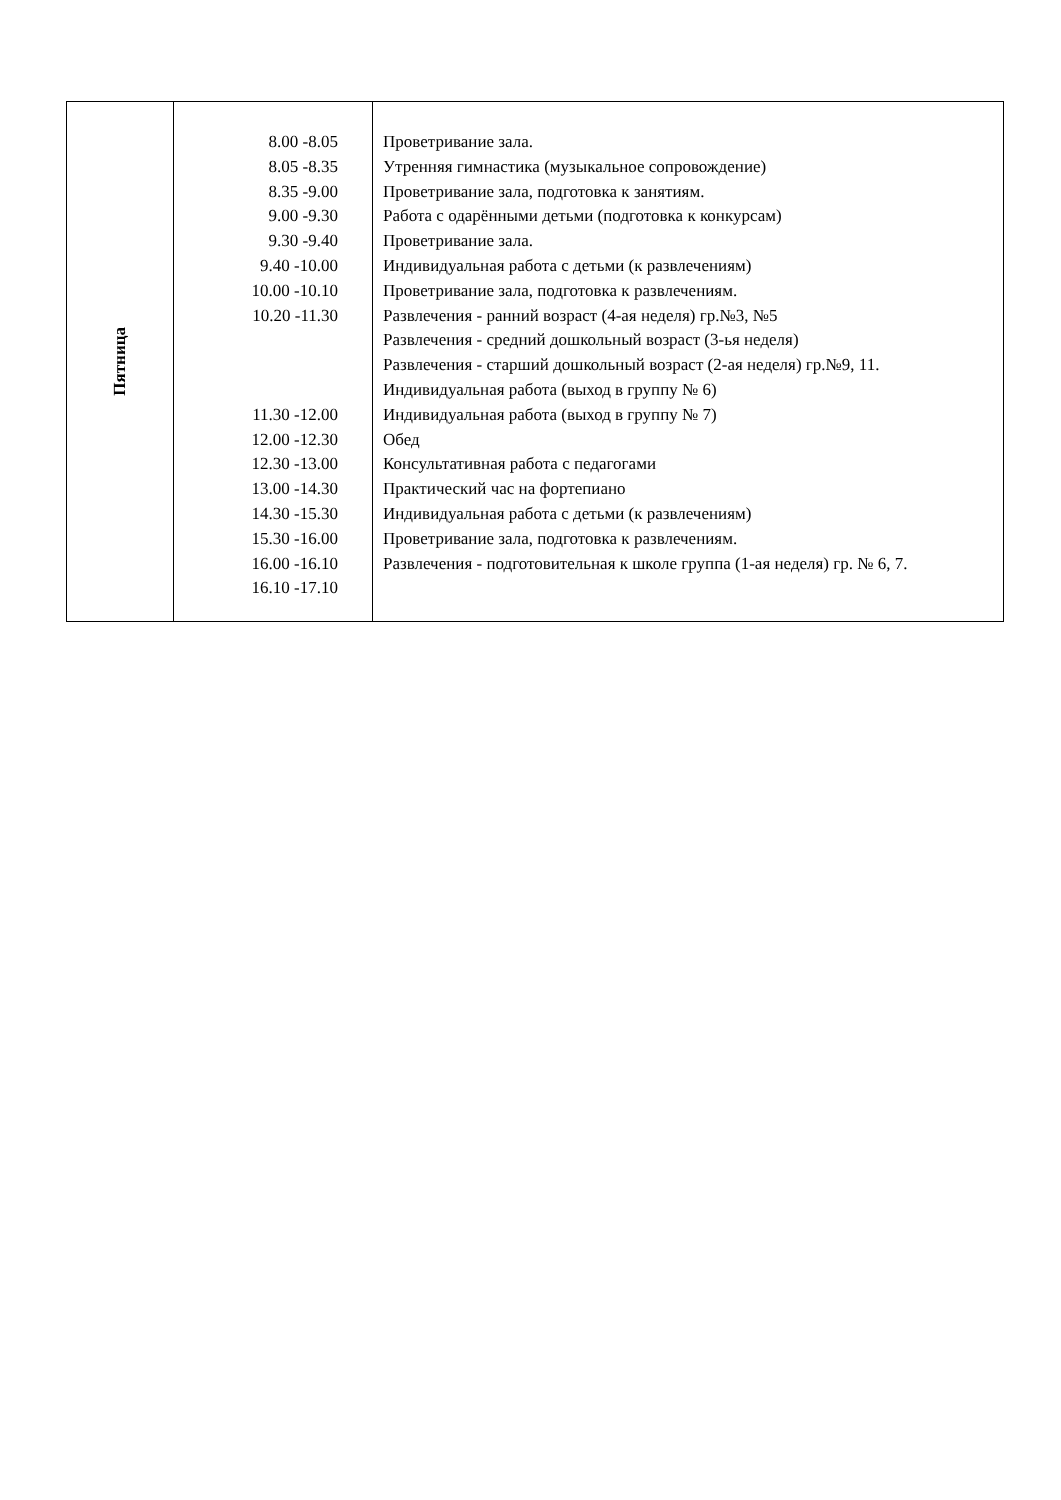| Пятница | 8.00 -8.05 8.05 -8.35 8.35 -9.00 9.00 -9.30 9.30 -9.40 9.40 -10.00 10.00 -10.10 10.20 -11.30 11.30 -12.00 12.00 -12.30 12.30 -13.00 13.00 -14.30 14.30 -15.30 15.30 -16.00 16.00 -16.10 16.10 -17.10 | Проветривание зала. Утренняя гимнастика (музыкальное сопровождение) Проветривание зала, подготовка к занятиям. Работа с одарёнными детьми (подготовка к конкурсам) Проветривание зала. Индивидуальная работа с детьми (к развлечениям) Проветривание зала, подготовка к развлечениям. Развлечения - ранний возраст (4-ая неделя) гр.№3, №5 Развлечения - средний дошкольный возраст (3-ья неделя) Развлечения - старший дошкольный возраст (2-ая неделя) гр.№9, 11. Индивидуальная работа (выход в группу № 6) Индивидуальная работа (выход в группу № 7) Обед Консультативная работа с педагогами Практический час на фортепиано Индивидуальная работа с детьми (к развлечениям) Проветривание зала, подготовка к развлечениям. Развлечения - подготовительная к школе группа (1-ая неделя) гр. № 6, 7. |